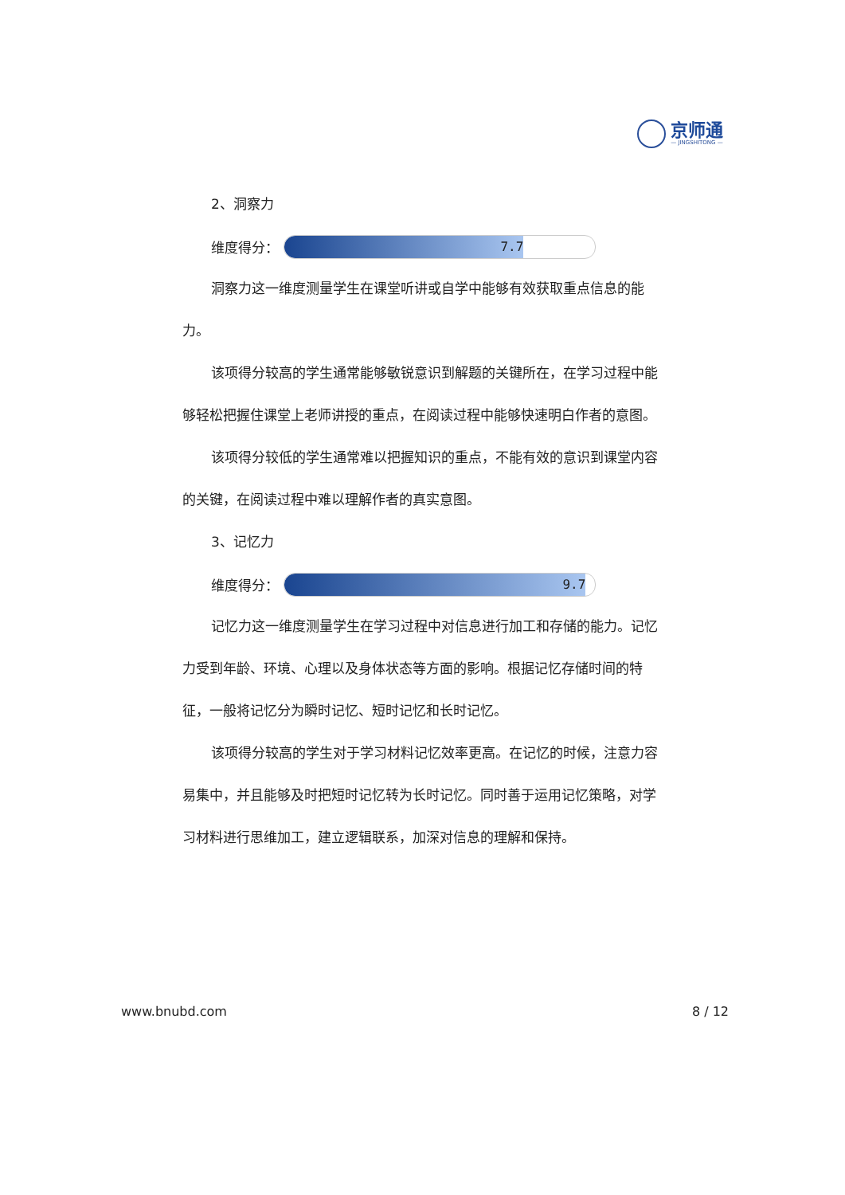京师通
— JINGSHITONG —
2、洞察力
维度得分：
7.7
洞察力这一维度测量学生在课堂听讲或自学中能够有效获取重点信息的能力。
该项得分较高的学生通常能够敏锐意识到解题的关键所在，在学习过程中能够轻松把握住课堂上老师讲授的重点，在阅读过程中能够快速明白作者的意图。
该项得分较低的学生通常难以把握知识的重点，不能有效的意识到课堂内容的关键，在阅读过程中难以理解作者的真实意图。
3、记忆力
维度得分：
9.7
记忆力这一维度测量学生在学习过程中对信息进行加工和存储的能力。记忆力受到年龄、环境、心理以及身体状态等方面的影响。根据记忆存储时间的特征，一般将记忆分为瞬时记忆、短时记忆和长时记忆。
该项得分较高的学生对于学习材料记忆效率更高。在记忆的时候，注意力容易集中，并且能够及时把短时记忆转为长时记忆。同时善于运用记忆策略，对学习材料进行思维加工，建立逻辑联系，加深对信息的理解和保持。
www.bnubd.com 8 / 12